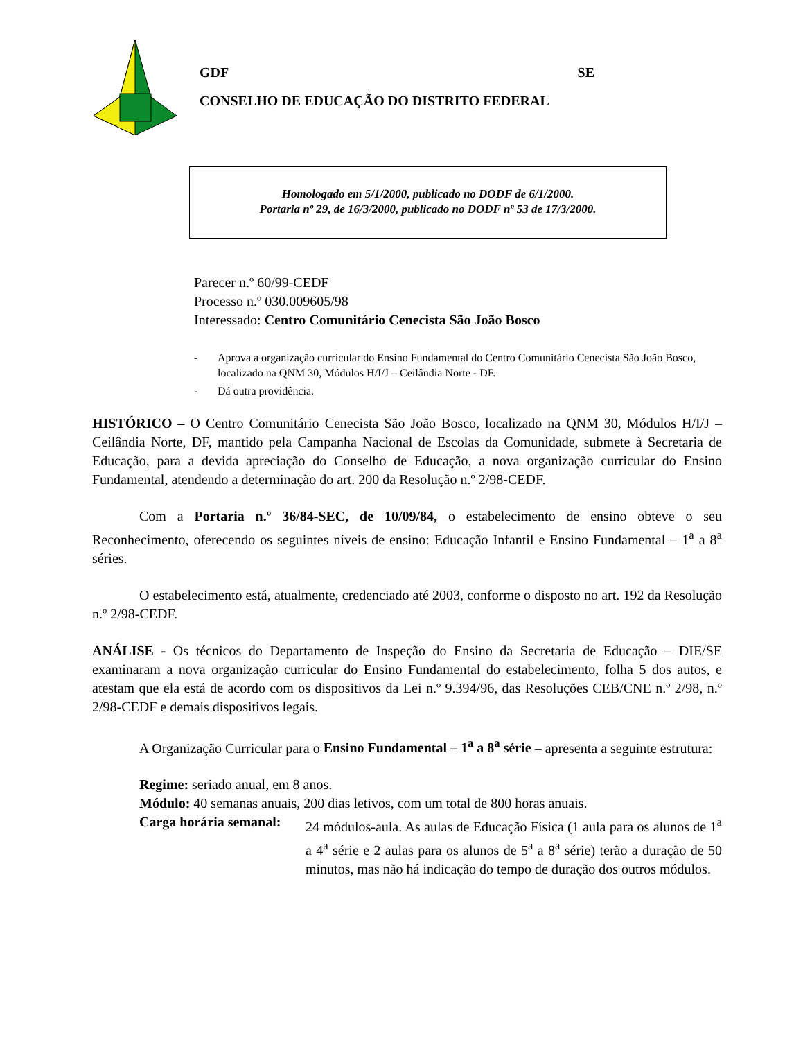GDF SE
CONSELHO DE EDUCAÇÃO DO DISTRITO FEDERAL
Homologado em 5/1/2000, publicado no DODF de 6/1/2000.
Portaria nº 29, de 16/3/2000, publicado no DODF nº 53 de 17/3/2000.
Parecer n.º 60/99-CEDF
Processo n.º 030.009605/98
Interessado: Centro Comunitário Cenecista São João Bosco
- Aprova a organização curricular do Ensino Fundamental do Centro Comunitário Cenecista São João Bosco, localizado na QNM 30, Módulos H/I/J – Ceilândia Norte - DF.
- Dá outra providência.
HISTÓRICO – O Centro Comunitário Cenecista São João Bosco, localizado na QNM 30, Módulos H/I/J – Ceilândia Norte, DF, mantido pela Campanha Nacional de Escolas da Comunidade, submete à Secretaria de Educação, para a devida apreciação do Conselho de Educação, a nova organização curricular do Ensino Fundamental, atendendo a determinação do art. 200 da Resolução n.º 2/98-CEDF.
Com a Portaria n.º 36/84-SEC, de 10/09/84, o estabelecimento de ensino obteve o seu Reconhecimento, oferecendo os seguintes níveis de ensino: Educação Infantil e Ensino Fundamental – 1<sup>a</sup> a 8<sup>a</sup> séries.
O estabelecimento está, atualmente, credenciado até 2003, conforme o disposto no art. 192 da Resolução n.º 2/98-CEDF.
ANÁLISE - Os técnicos do Departamento de Inspeção do Ensino da Secretaria de Educação – DIE/SE examinaram a nova organização curricular do Ensino Fundamental do estabelecimento, folha 5 dos autos, e atestam que ela está de acordo com os dispositivos da Lei n.º 9.394/96, das Resoluções CEB/CNE n.º 2/98, n.º 2/98-CEDF e demais dispositivos legais.
A Organização Curricular para o Ensino Fundamental – 1<sup>a</sup> a 8<sup>a</sup> série – apresenta a seguinte estrutura:
Regime: seriado anual, em 8 anos.
Módulo: 40 semanas anuais, 200 dias letivos, com um total de 800 horas anuais.
Carga horária semanal: 24 módulos-aula. As aulas de Educação Física (1 aula para os alunos de 1<sup>a</sup> a 4<sup>a</sup> série e 2 aulas para os alunos de 5<sup>a</sup> a 8<sup>a</sup> série) terão a duração de 50 minutos, mas não há indicação do tempo de duração dos outros módulos.